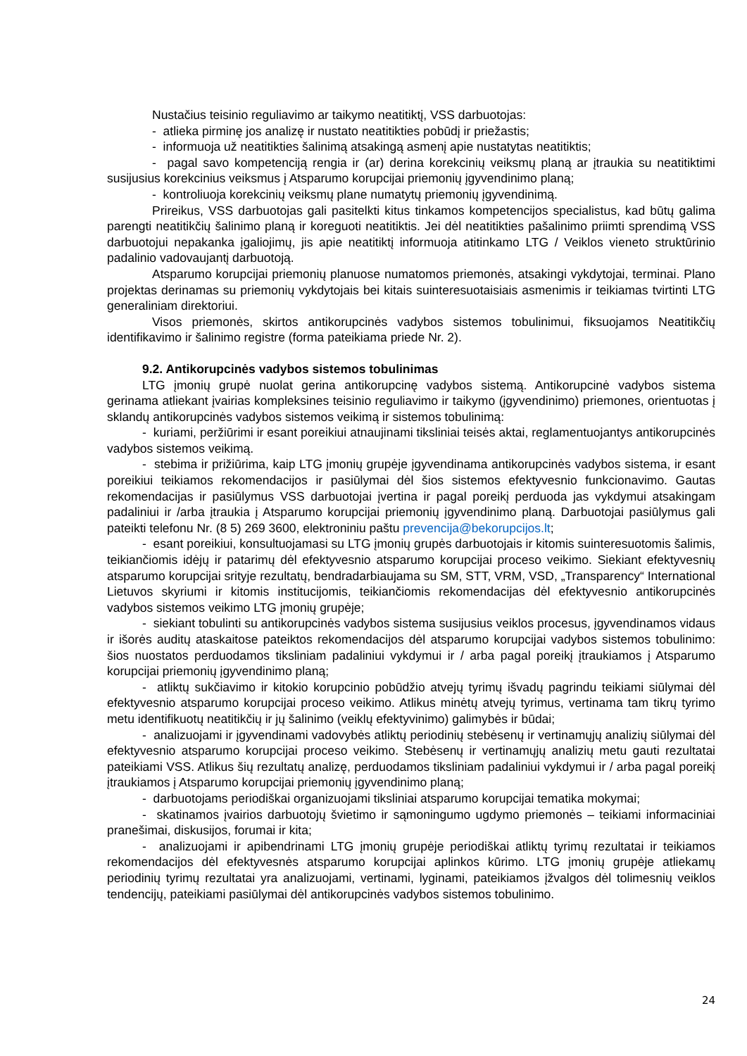Nustačius teisinio reguliavimo ar taikymo neatitiktį, VSS darbuotojas:
- atlieka pirminę jos analizę ir nustato neatitikties pobūdį ir priežastis;
- informuoja už neatitikties šalinimą atsakingą asmenį apie nustatytas neatitiktis;
- pagal savo kompetenciją rengia ir (ar) derina korekcinių veiksmų planą ar įtraukia su neatitiktimi susijusius korekcinius veiksmus į Atsparumo korupcijai priemonių įgyvendinimo planą;
- kontroliuoja korekcinių veiksmų plane numatytų priemonių įgyvendinimą.
Prireikus, VSS darbuotojas gali pasitelkti kitus tinkamos kompetencijos specialistus, kad būtų galima parengti neatitikčių šalinimo planą ir koreguoti neatitiktis. Jei dėl neatitikties pašalinimo priimti sprendimą VSS darbuotojui nepakanka įgaliojimų, jis apie neatitiktį informuoja atitinkamo LTG / Veiklos vieneto struktūrinio padalinio vadovaujantį darbuotoją.
Atsparumo korupcijai priemonių planuose numatomos priemonės, atsakingi vykdytojai, terminai. Plano projektas derinamas su priemonių vykdytojais bei kitais suinteresuotaisiais asmenimis ir teikiamas tvirtinti LTG generaliniam direktoriui.
Visos priemonės, skirtos antikorupcinės vadybos sistemos tobulinimui, fiksuojamos Neatitikčių identifikavimo ir šalinimo registre (forma pateikiama priede Nr. 2).
9.2. Antikorupcinės vadybos sistemos tobulinimas
LTG įmonių grupė nuolat gerina antikorupcinę vadybos sistemą. Antikorupcinė vadybos sistema gerinama atliekant įvairias kompleksines teisinio reguliavimo ir taikymo (įgyvendinimo) priemones, orientuotas į sklandų antikorupcinės vadybos sistemos veikimą ir sistemos tobulinimą:
- kuriami, peržiūrimi ir esant poreikiui atnaujinami tiksliniai teisės aktai, reglamentuojantys antikorupcinės vadybos sistemos veikimą.
- stebima ir prižiūrima, kaip LTG įmonių grupėje įgyvendinama antikorupcinės vadybos sistema, ir esant poreikiui teikiamos rekomendacijos ir pasiūlymai dėl šios sistemos efektyvesnio funkcionavimo. Gautas rekomendacijas ir pasiūlymus VSS darbuotojai įvertina ir pagal poreikį perduoda jas vykdymui atsakingam padaliniui ir /arba įtraukia į Atsparumo korupcijai priemonių įgyvendinimo planą. Darbuotojai pasiūlymus gali pateikti telefonu Nr. (8 5) 269 3600, elektroniniu paštu prevencija@bekorupcijos.lt;
- esant poreikiui, konsultuojamasi su LTG įmonių grupės darbuotojais ir kitomis suinteresuotomis šalimis, teikiančiomis idėjų ir patarimų dėl efektyvesnio atsparumo korupcijai proceso veikimo. Siekiant efektyvesnių atsparumo korupcijai srityje rezultatų, bendradarbiaujama su SM, STT, VRM, VSD, „Transparency“ International Lietuvos skyriumi ir kitomis institucijomis, teikiančiomis rekomendacijas dėl efektyvesnio antikorupcinės vadybos sistemos veikimo LTG įmonių grupėje;
- siekiant tobulinti su antikorupcinės vadybos sistema susijusius veiklos procesus, įgyvendinamos vidaus ir išorės auditų ataskaitose pateiktos rekomendacijos dėl atsparumo korupcijai vadybos sistemos tobulinimo: šios nuostatos perduodamos tiksliniam padaliniui vykdymui ir / arba pagal poreikį įtraukiamos į Atsparumo korupcijai priemonių įgyvendinimo planą;
- atliktų sukčiavimo ir kitokio korupcinio pobūdžio atvejų tyrimų išvadų pagrindu teikiami siūlymai dėl efektyvesnio atsparumo korupcijai proceso veikimo. Atlikus minėtų atvejų tyrimus, vertinama tam tikrų tyrimo metu identifikuotų neatitikčių ir jų šalinimo (veiklų efektyvinimo) galimybės ir būdai;
- analizuojami ir įgyvendinami vadovybės atliktų periodinių stebėsenų ir vertinamųjų analizių siūlymai dėl efektyvesnio atsparumo korupcijai proceso veikimo. Stebėsenų ir vertinamųjų analizių metu gauti rezultatai pateikiami VSS. Atlikus šių rezultatų analizę, perduodamos tiksliniam padaliniui vykdymui ir / arba pagal poreikį įtraukiamos į Atsparumo korupcijai priemonių įgyvendinimo planą;
- darbuotojams periodiškai organizuojami tiksliniai atsparumo korupcijai tematika mokymai;
- skatinamos įvairios darbuotojų švietimo ir sąmoningumo ugdymo priemonės – teikiami informaciniai pranešimai, diskusijos, forumai ir kita;
- analizuojami ir apibendrinami LTG įmonių grupėje periodiškai atliktų tyrimų rezultatai ir teikiamos rekomendacijos dėl efektyvesnės atsparumo korupcijai aplinkos kūrimo. LTG įmonių grupėje atliekamų periodinių tyrimų rezultatai yra analizuojami, vertinami, lyginami, pateikiamos įžvalgos dėl tolimesnių veiklos tendencijų, pateikiami pasiūlymai dėl antikorupcinės vadybos sistemos tobulinimo.
24